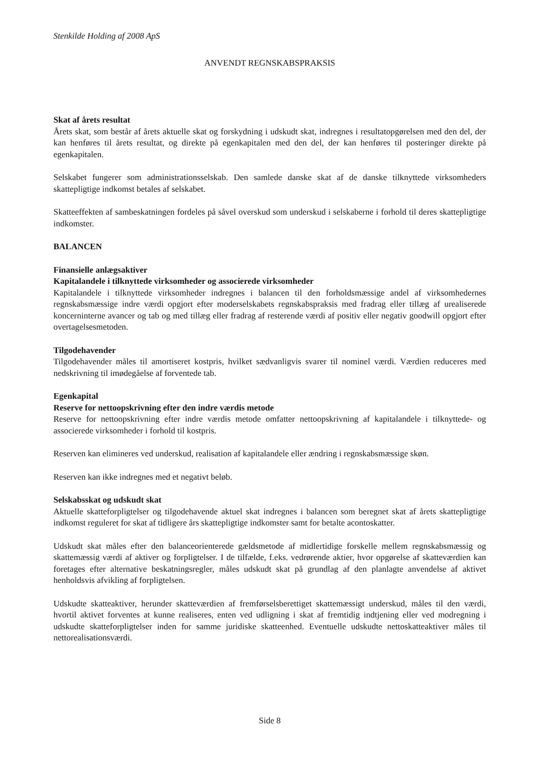Stenkilde Holding af 2008 ApS
ANVENDT REGNSKABSPRAKSIS
Skat af årets resultat
Årets skat, som består af årets aktuelle skat og forskydning i udskudt skat, indregnes i resultatopgørelsen med den del, der kan henføres til årets resultat, og direkte på egenkapitalen med den del, der kan henføres til posteringer direkte på egenkapitalen.
Selskabet fungerer som administrationsselskab. Den samlede danske skat af de danske tilknyttede virksomheders skattepligtige indkomst betales af selskabet.
Skatteeffekten af sambeskatningen fordeles på såvel overskud som underskud i selskaberne i forhold til deres skattepligtige indkomster.
BALANCEN
Finansielle anlægsaktiver
Kapitalandele i tilknyttede virksomheder og associerede virksomheder
Kapitalandele i tilknyttede virksomheder indregnes i balancen til den forholdsmæssige andel af virksomhedernes regnskabsmæssige indre værdi opgjort efter moderselskabets regnskabspraksis med fradrag eller tillæg af urealiserede koncerninterne avancer og tab og med tillæg eller fradrag af resterende værdi af positiv eller negativ goodwill opgjort efter overtagelsesmetoden.
Tilgodehavender
Tilgodehavender måles til amortiseret kostpris, hvilket sædvanligvis svarer til nominel værdi. Værdien reduceres med nedskrivning til imødegåelse af forventede tab.
Egenkapital
Reserve for nettoopskrivning efter den indre værdis metode
Reserve for nettoopskrivning efter indre værdis metode omfatter nettoopskrivning af kapitalandele i tilknyttede- og associerede virksomheder i forhold til kostpris.
Reserven kan elimineres ved underskud, realisation af kapitalandele eller ændring i regnskabsmæssige skøn.
Reserven kan ikke indregnes med et negativt beløb.
Selskabsskat og udskudt skat
Aktuelle skatteforpligtelser og tilgodehavende aktuel skat indregnes i balancen som beregnet skat af årets skattepligtige indkomst reguleret for skat af tidligere års skattepligtige indkomster samt for betalte acontoskatter.
Udskudt skat måles efter den balanceorienterede gældsmetode af midlertidige forskelle mellem regnskabsmæssig og skattemæssig værdi af aktiver og forpligtelser. I de tilfælde, f.eks. vedrørende aktier, hvor opgørelse af skatteværdien kan foretages efter alternative beskatningsregler, måles udskudt skat på grundlag af den planlagte anvendelse af aktivet henholdsvis afvikling af forpligtelsen.
Udskudte skatteaktiver, herunder skatteværdien af fremførselsberettiget skattemæssigt underskud, måles til den værdi, hvortil aktivet forventes at kunne realiseres, enten ved udligning i skat af fremtidig indtjening eller ved modregning i udskudte skatteforpligtelser inden for samme juridiske skatteenhed. Eventuelle udskudte nettoskatteaktiver måles til nettorealisationsværdi.
Side 8